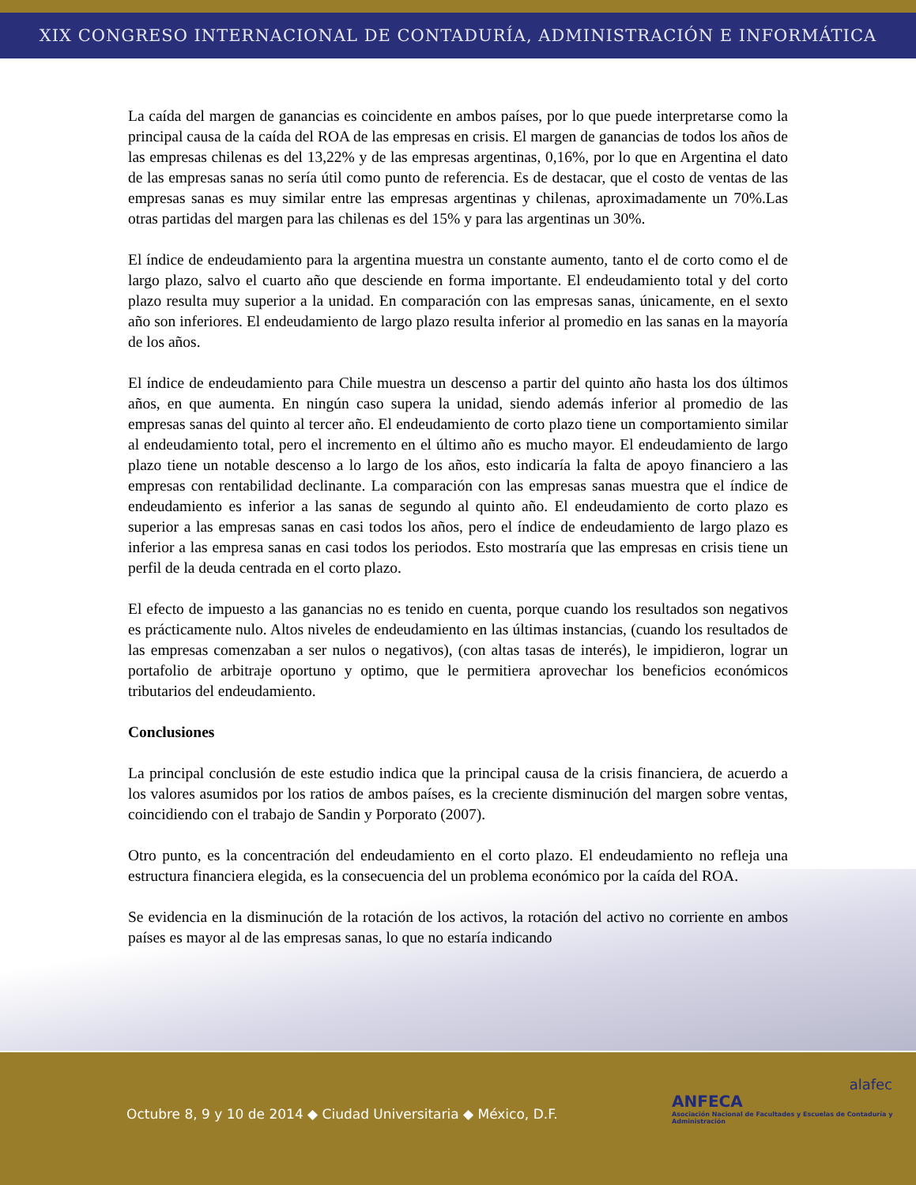XIX CONGRESO INTERNACIONAL DE CONTADURÍA, ADMINISTRACIÓN E INFORMÁTICA
La caída del margen de ganancias es coincidente en ambos países, por lo que puede interpretarse como la principal causa de la caída del ROA de las empresas en crisis. El margen de ganancias de todos los años de las empresas chilenas es del 13,22% y de las empresas argentinas, 0,16%, por lo que en Argentina el dato de las empresas sanas no sería útil como punto de referencia. Es de destacar, que el costo de ventas de las empresas sanas es muy similar entre las empresas argentinas y chilenas, aproximadamente un 70%.Las otras partidas del margen para las chilenas es del 15% y para las argentinas un 30%.
El índice de endeudamiento para la argentina muestra un constante aumento, tanto el de corto como el de largo plazo, salvo el cuarto año que desciende en forma importante. El endeudamiento total y del corto plazo resulta muy superior a la unidad. En comparación con las empresas sanas, únicamente, en el sexto año son inferiores. El endeudamiento de largo plazo resulta inferior al promedio en las sanas en la mayoría de los años.
El índice de endeudamiento para Chile muestra un descenso a partir del quinto año hasta los dos últimos años, en que aumenta. En ningún caso supera la unidad, siendo además inferior al promedio de las empresas sanas del quinto al tercer año. El endeudamiento de corto plazo tiene un comportamiento similar al endeudamiento total, pero el incremento en el último año es mucho mayor. El endeudamiento de largo plazo tiene un notable descenso a lo largo de los años, esto indicaría la falta de apoyo financiero a las empresas con rentabilidad declinante. La comparación con las empresas sanas muestra que el índice de endeudamiento es inferior a las sanas de segundo al quinto año. El endeudamiento de corto plazo es superior a las empresas sanas en casi todos los años, pero el índice de endeudamiento de largo plazo es inferior a las empresa sanas en casi todos los periodos. Esto mostraría que las empresas en crisis tiene un perfil de la deuda centrada en el corto plazo.
El efecto de impuesto a las ganancias no es tenido en cuenta, porque cuando los resultados son negativos es prácticamente nulo. Altos niveles de endeudamiento en las últimas instancias, (cuando los resultados de las empresas comenzaban a ser nulos o negativos), (con altas tasas de interés), le impidieron, lograr un portafolio de arbitraje oportuno y optimo, que le permitiera aprovechar los beneficios económicos tributarios del endeudamiento.
Conclusiones
La principal conclusión de este estudio indica que la principal causa de la crisis financiera, de acuerdo a los valores asumidos por los ratios de ambos países, es la creciente disminución del margen sobre ventas, coincidiendo con el trabajo de Sandin y Porporato (2007).
Otro punto, es la concentración del endeudamiento en el corto plazo. El endeudamiento no refleja una estructura financiera elegida, es la consecuencia del un problema económico por la caída del ROA.
Se evidencia en la disminución de la rotación de los activos, la rotación del activo no corriente en ambos países es mayor al de las empresas sanas, lo que no estaría indicando
Octubre 8, 9 y 10 de 2014 ◆ Ciudad Universitaria ◆ México, D.F.
ANFECA
Asociación Nacional de Facultades y Escuelas de Contaduría y Administración
alafec